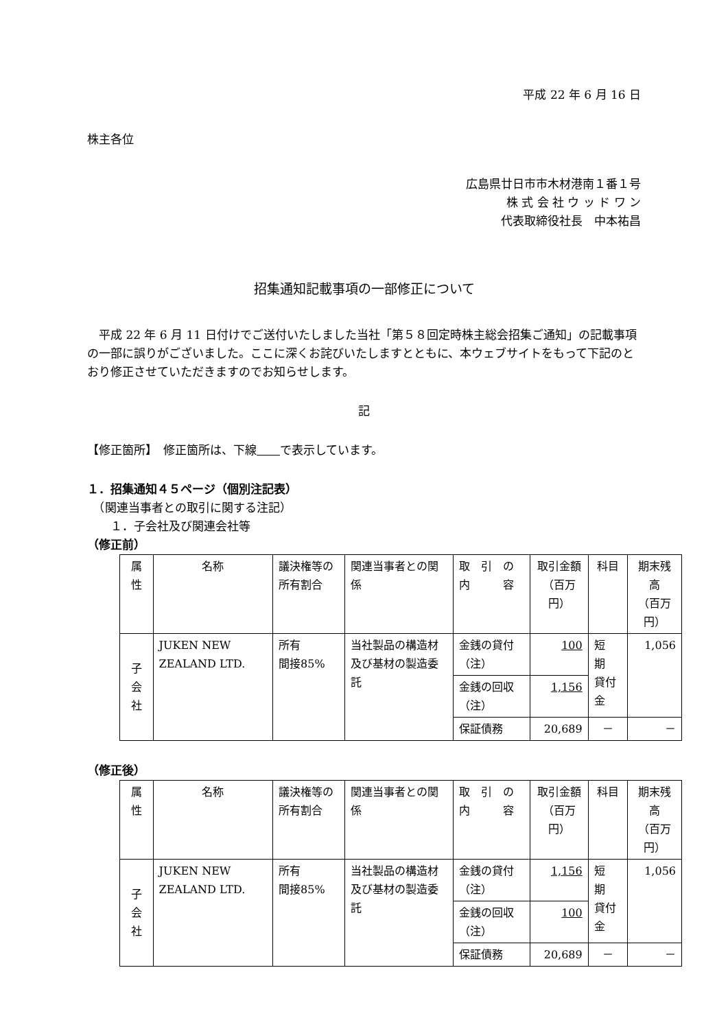平成 22 年 6 月 16 日
株主各位
広島県廿日市市木材港南１番１号
株 式 会 社 ウ ッ ド ワ ン
代表取締役社長　中本祐昌
招集通知記載事項の一部修正について
　平成 22 年 6 月 11 日付けでご送付いたしました当社「第５８回定時株主総会招集ご通知」の記載事項の一部に誤りがございました。ここに深くお詫びいたしますとともに、本ウェブサイトをもって下記のとおり修正させていただきますのでお知らせします。
記
【修正箇所】　修正箇所は、下線　　 で表示しています。
１．招集通知４５ページ（個別注記表）
　（関連当事者との取引に関する注記）
　　１．子会社及び関連会社等
（修正前）
| 属性 | 名称 | 議決権等の所有割合 | 関連当事者との関係 | 取 引 の 内 容 | 取引金額 （百万円） | 科目 | 期末残高 （百万円） |
| 子会社 | JUKEN NEW ZEALAND LTD. | 所有 間接85% | 当社製品の構造材及び基材の製造委託 | 金銭の貸付（注） | 100 | 短 期 貸付金 | 1,056 |
| | | | | 金銭の回収（注） | 1,156 | | |
| | | | | 保証債務 | 20,689 | － | － |
（修正後）
| 属性 | 名称 | 議決権等の所有割合 | 関連当事者との関係 | 取 引 の 内 容 | 取引金額 （百万円） | 科目 | 期末残高 （百万円） |
| 子会社 | JUKEN NEW ZEALAND LTD. | 所有 間接85% | 当社製品の構造材及び基材の製造委託 | 金銭の貸付（注） | 1,156 | 短 期 貸付金 | 1,056 |
| | | | | 金銭の回収（注） | 100 | | |
| | | | | 保証債務 | 20,689 | － | － |